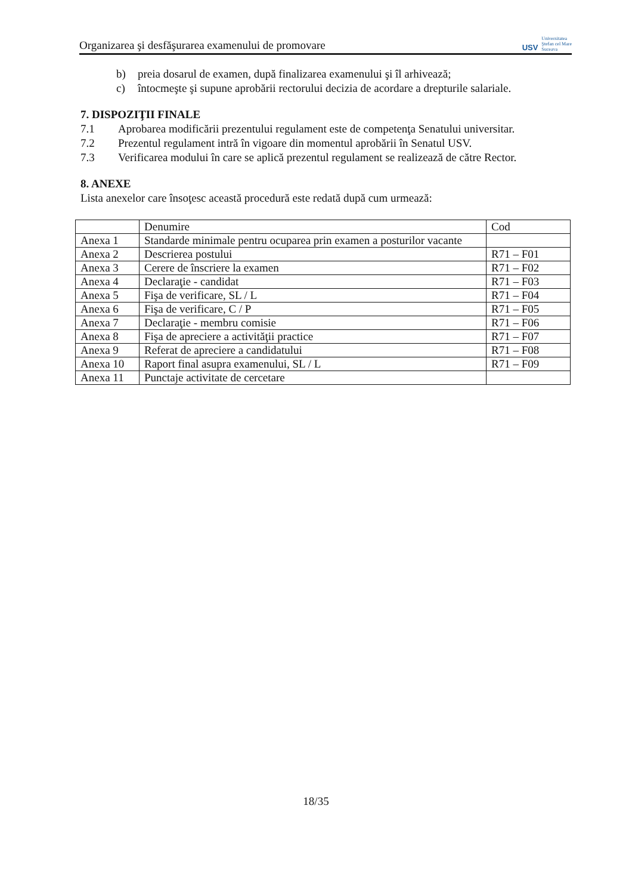Organizarea şi desfăşurarea examenului de promovare
USV
Universitatea
Ştefan cel Mare
Suceava
b) preia dosarul de examen, după finalizarea examenului şi îl arhivează;
c) întocmeşte şi supune aprobării rectorului decizia de acordare a drepturile salariale.
7. DISPOZIŢII FINALE
7.1 Aprobarea modificării prezentului regulament este de competenţa Senatului universitar.
7.2 Prezentul regulament intră în vigoare din momentul aprobării în Senatul USV.
7.3 Verificarea modului în care se aplică prezentul regulament se realizează de către Rector.
8. ANEXE
Lista anexelor care însoţesc această procedură este redată după cum urmează:
| | Denumire | Cod |
| Anexa 1 | Standarde minimale pentru ocuparea prin examen a posturilor vacante | |
| Anexa 2 | Descrierea postului | R71 – F01 |
| Anexa 3 | Cerere de înscriere la examen | R71 – F02 |
| Anexa 4 | Declaraţie - candidat | R71 – F03 |
| Anexa 5 | Fişa de verificare, SL / L | R71 – F04 |
| Anexa 6 | Fişa de verificare, C / P | R71 – F05 |
| Anexa 7 | Declaraţie - membru comisie | R71 – F06 |
| Anexa 8 | Fişa de apreciere a activităţii practice | R71 – F07 |
| Anexa 9 | Referat de apreciere a candidatului | R71 – F08 |
| Anexa 10 | Raport final asupra examenului, SL / L | R71 – F09 |
| Anexa 11 | Punctaje activitate de cercetare | |
18/35